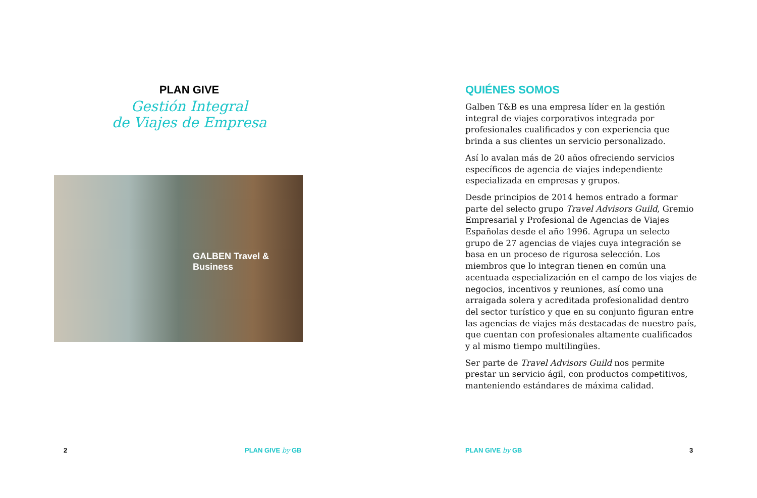PLAN GIVE
Gestión Integral
de Viajes de Empresa
GALBEN Travel & Business
2 PLAN GIVE by GB
QUIÉNES SOMOS
Galben T&B es una empresa líder en la gestión integral de viajes corporativos integrada por profesionales cualificados y con experiencia que brinda a sus clientes un servicio personalizado.
Así lo avalan más de 20 años ofreciendo servicios específicos de agencia de viajes independiente especializada en empresas y grupos.
Desde principios de 2014 hemos entrado a formar parte del selecto grupo Travel Advisors Guild, Gremio Empresarial y Profesional de Agencias de Viajes Españolas desde el año 1996. Agrupa un selecto grupo de 27 agencias de viajes cuya integración se basa en un proceso de rigurosa selección. Los miembros que lo integran tienen en común una acentuada especialización en el campo de los viajes de negocios, incentivos y reuniones, así como una arraigada solera y acreditada profesionalidad dentro del sector turístico y que en su conjunto figuran entre las agencias de viajes más destacadas de nuestro país, que cuentan con profesionales altamente cualificados y al mismo tiempo multilingües.
Ser parte de Travel Advisors Guild nos permite prestar un servicio ágil, con productos competitivos, manteniendo estándares de máxima calidad.
PLAN GIVE by GB 3